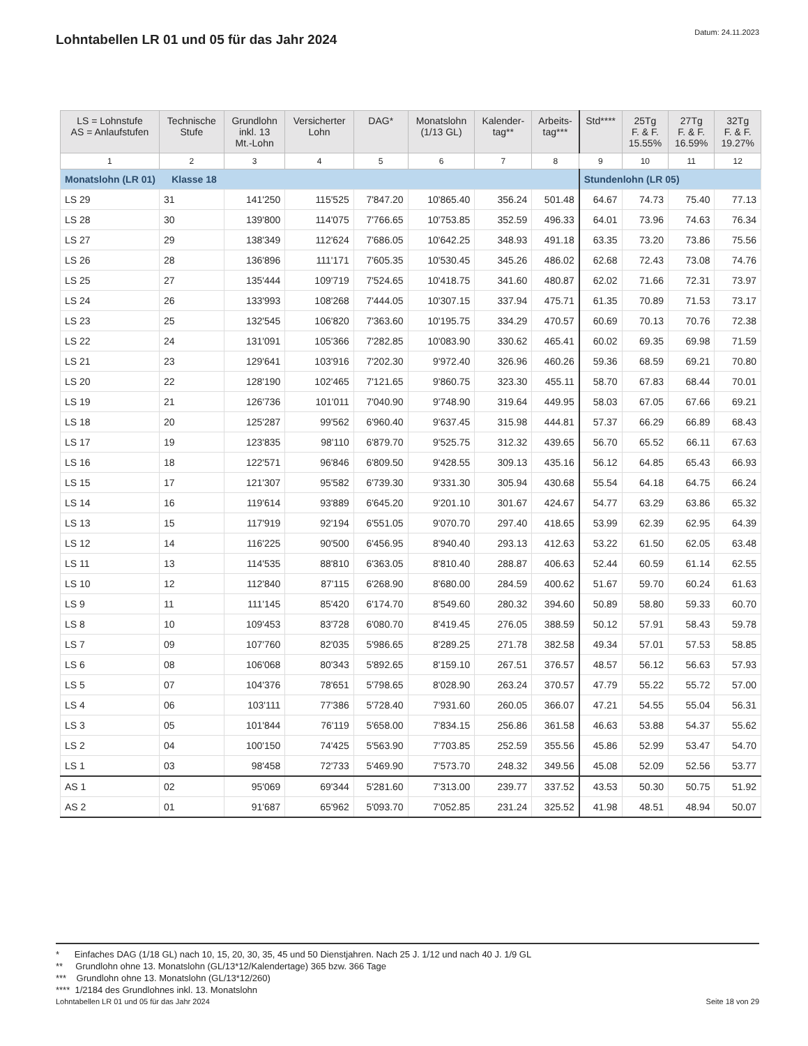Lohntabellen LR 01 und 05 für das Jahr 2024
Datum: 24.11.2023
| LS = Lohnstufe AS = Anlaufstufen | Technische Stufe | Grundlohn inkl. 13 Mt.-Lohn | Versicherter Lohn | DAG* | Monatslohn (1/13 GL) | Kalender- tag** | Arbeits- tag*** | Std**** | 25Tg F. & F. 15.55% | 27Tg F. & F. 16.59% | 32Tg F. & F. 19.27% |
| --- | --- | --- | --- | --- | --- | --- | --- | --- | --- | --- | --- |
| 1 | 2 | 3 | 4 | 5 | 6 | 7 | 8 | 9 | 10 | 11 | 12 |
| Monatslohn (LR 01) Klasse 18 | | | | | | | | Stundenlohn (LR 05) | | | |
| LS 29 | 31 | 141'250 | 115'525 | 7'847.20 | 10'865.40 | 356.24 | 501.48 | 64.67 | 74.73 | 75.40 | 77.13 |
| LS 28 | 30 | 139'800 | 114'075 | 7'766.65 | 10'753.85 | 352.59 | 496.33 | 64.01 | 73.96 | 74.63 | 76.34 |
| LS 27 | 29 | 138'349 | 112'624 | 7'686.05 | 10'642.25 | 348.93 | 491.18 | 63.35 | 73.20 | 73.86 | 75.56 |
| LS 26 | 28 | 136'896 | 111'171 | 7'605.35 | 10'530.45 | 345.26 | 486.02 | 62.68 | 72.43 | 73.08 | 74.76 |
| LS 25 | 27 | 135'444 | 109'719 | 7'524.65 | 10'418.75 | 341.60 | 480.87 | 62.02 | 71.66 | 72.31 | 73.97 |
| LS 24 | 26 | 133'993 | 108'268 | 7'444.05 | 10'307.15 | 337.94 | 475.71 | 61.35 | 70.89 | 71.53 | 73.17 |
| LS 23 | 25 | 132'545 | 106'820 | 7'363.60 | 10'195.75 | 334.29 | 470.57 | 60.69 | 70.13 | 70.76 | 72.38 |
| LS 22 | 24 | 131'091 | 105'366 | 7'282.85 | 10'083.90 | 330.62 | 465.41 | 60.02 | 69.35 | 69.98 | 71.59 |
| LS 21 | 23 | 129'641 | 103'916 | 7'202.30 | 9'972.40 | 326.96 | 460.26 | 59.36 | 68.59 | 69.21 | 70.80 |
| LS 20 | 22 | 128'190 | 102'465 | 7'121.65 | 9'860.75 | 323.30 | 455.11 | 58.70 | 67.83 | 68.44 | 70.01 |
| LS 19 | 21 | 126'736 | 101'011 | 7'040.90 | 9'748.90 | 319.64 | 449.95 | 58.03 | 67.05 | 67.66 | 69.21 |
| LS 18 | 20 | 125'287 | 99'562 | 6'960.40 | 9'637.45 | 315.98 | 444.81 | 57.37 | 66.29 | 66.89 | 68.43 |
| LS 17 | 19 | 123'835 | 98'110 | 6'879.70 | 9'525.75 | 312.32 | 439.65 | 56.70 | 65.52 | 66.11 | 67.63 |
| LS 16 | 18 | 122'571 | 96'846 | 6'809.50 | 9'428.55 | 309.13 | 435.16 | 56.12 | 64.85 | 65.43 | 66.93 |
| LS 15 | 17 | 121'307 | 95'582 | 6'739.30 | 9'331.30 | 305.94 | 430.68 | 55.54 | 64.18 | 64.75 | 66.24 |
| LS 14 | 16 | 119'614 | 93'889 | 6'645.20 | 9'201.10 | 301.67 | 424.67 | 54.77 | 63.29 | 63.86 | 65.32 |
| LS 13 | 15 | 117'919 | 92'194 | 6'551.05 | 9'070.70 | 297.40 | 418.65 | 53.99 | 62.39 | 62.95 | 64.39 |
| LS 12 | 14 | 116'225 | 90'500 | 6'456.95 | 8'940.40 | 293.13 | 412.63 | 53.22 | 61.50 | 62.05 | 63.48 |
| LS 11 | 13 | 114'535 | 88'810 | 6'363.05 | 8'810.40 | 288.87 | 406.63 | 52.44 | 60.59 | 61.14 | 62.55 |
| LS 10 | 12 | 112'840 | 87'115 | 6'268.90 | 8'680.00 | 284.59 | 400.62 | 51.67 | 59.70 | 60.24 | 61.63 |
| LS 9 | 11 | 111'145 | 85'420 | 6'174.70 | 8'549.60 | 280.32 | 394.60 | 50.89 | 58.80 | 59.33 | 60.70 |
| LS 8 | 10 | 109'453 | 83'728 | 6'080.70 | 8'419.45 | 276.05 | 388.59 | 50.12 | 57.91 | 58.43 | 59.78 |
| LS 7 | 09 | 107'760 | 82'035 | 5'986.65 | 8'289.25 | 271.78 | 382.58 | 49.34 | 57.01 | 57.53 | 58.85 |
| LS 6 | 08 | 106'068 | 80'343 | 5'892.65 | 8'159.10 | 267.51 | 376.57 | 48.57 | 56.12 | 56.63 | 57.93 |
| LS 5 | 07 | 104'376 | 78'651 | 5'798.65 | 8'028.90 | 263.24 | 370.57 | 47.79 | 55.22 | 55.72 | 57.00 |
| LS 4 | 06 | 103'111 | 77'386 | 5'728.40 | 7'931.60 | 260.05 | 366.07 | 47.21 | 54.55 | 55.04 | 56.31 |
| LS 3 | 05 | 101'844 | 76'119 | 5'658.00 | 7'834.15 | 256.86 | 361.58 | 46.63 | 53.88 | 54.37 | 55.62 |
| LS 2 | 04 | 100'150 | 74'425 | 5'563.90 | 7'703.85 | 252.59 | 355.56 | 45.86 | 52.99 | 53.47 | 54.70 |
| LS 1 | 03 | 98'458 | 72'733 | 5'469.90 | 7'573.70 | 248.32 | 349.56 | 45.08 | 52.09 | 52.56 | 53.77 |
| AS 1 | 02 | 95'069 | 69'344 | 5'281.60 | 7'313.00 | 239.77 | 337.52 | 43.53 | 50.30 | 50.75 | 51.92 |
| AS 2 | 01 | 91'687 | 65'962 | 5'093.70 | 7'052.85 | 231.24 | 325.52 | 41.98 | 48.51 | 48.94 | 50.07 |
* Einfaches DAG (1/18 GL) nach 10, 15, 20, 30, 35, 45 und 50 Dienstjahren. Nach 25 J. 1/12 und nach 40 J. 1/9 GL
** Grundlohn ohne 13. Monatslohn (GL/13*12/Kalendertage) 365 bzw. 366 Tage
*** Grundlohn ohne 13. Monatslohn (GL/13*12/260)
**** 1/2184 des Grundlohnes inkl. 13. Monatslohn
Lohntabellen LR 01 und 05 für das Jahr 2024 Seite 18 von 29